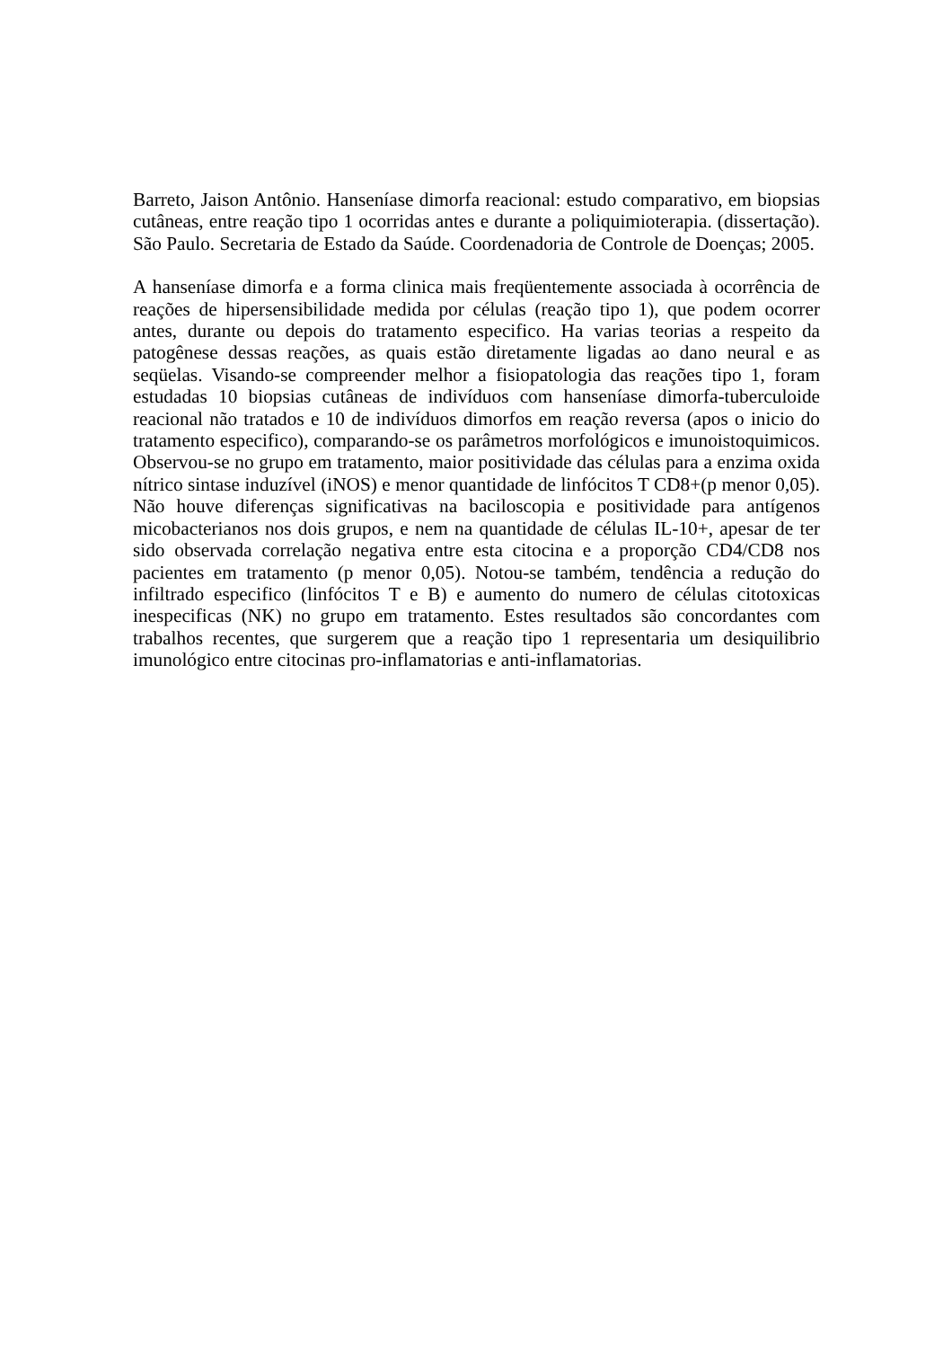Barreto, Jaison Antônio. Hanseníase dimorfa reacional: estudo comparativo, em biopsias cutâneas, entre reação tipo 1 ocorridas antes e durante a poliquimioterapia. (dissertação). São Paulo. Secretaria de Estado da Saúde. Coordenadoria de Controle de Doenças; 2005.
A hanseníase dimorfa e a forma clinica mais freqüentemente associada à ocorrência de reações de hipersensibilidade medida por células (reação tipo 1), que podem ocorrer antes, durante ou depois do tratamento especifico. Ha varias teorias a respeito da patogênese dessas reações, as quais estão diretamente ligadas ao dano neural e as seqüelas. Visando-se compreender melhor a fisiopatologia das reações tipo 1, foram estudadas 10 biopsias cutâneas de indivíduos com hanseníase dimorfa-tuberculoide reacional não tratados e 10 de indivíduos dimorfos em reação reversa (apos o inicio do tratamento especifico), comparando-se os parâmetros morfológicos e imunoistoquimicos. Observou-se no grupo em tratamento, maior positividade das células para a enzima oxida nítrico sintase induzível (iNOS) e menor quantidade de linfócitos T CD8+(p menor 0,05). Não houve diferenças significativas na baciloscopia e positividade para antígenos micobacterianos nos dois grupos, e nem na quantidade de células IL-10+, apesar de ter sido observada correlação negativa entre esta citocina e a proporção CD4/CD8 nos pacientes em tratamento (p menor 0,05). Notou-se também, tendência a redução do infiltrado especifico (linfócitos T e B) e aumento do numero de células citotoxicas inespecificas (NK) no grupo em tratamento. Estes resultados são concordantes com trabalhos recentes, que surgerem que a reação tipo 1 representaria um desiquilibrio imunológico entre citocinas pro-inflamatorias e anti-inflamatorias.